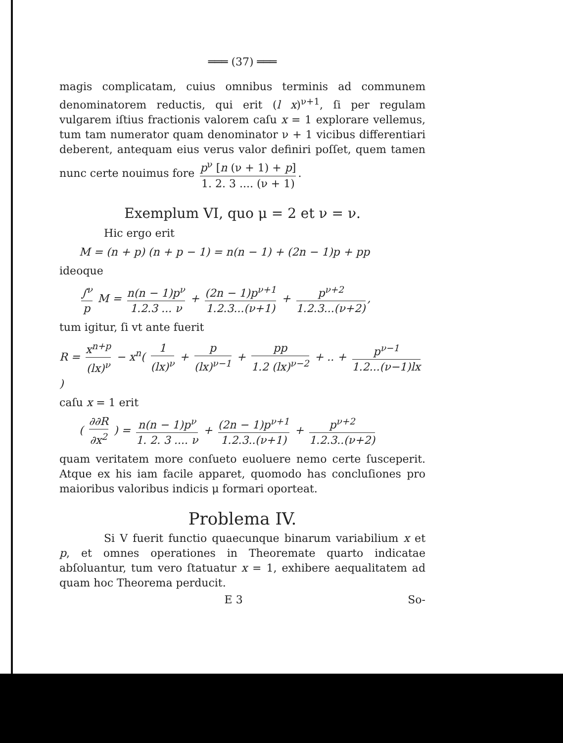═══ (37) ═══
magis complicatam, cuius omnibus terminis ad communem denominatorem reductis, qui erit (l x)<sup>ν+1</sup>, ſi per regulam vulgarem iſtius fractionis valorem caſu x = 1 explorare vellemus, tum tam numerator quam denominator ν + 1 vicibus differentiari deberent, antequam eius verus valor definiri poſſet, quem tamen nunc certe nouimus fore p<sup>ν</sup> [n (ν + 1) + p] 1. 2. 3 .... (ν + 1).
Exemplum VI, quo μ = 2 et ν = ν.
Hic ergo erit
M = (n + p) (n + p − 1) = n(n − 1) + (2n − 1)p + pp
ideoque
∫<sup>ν</sup> p M = n(n − 1)p<sup>ν</sup> 1.2.3 ... ν + (2n − 1)p<sup>ν+1</sup> 1.2.3...(ν+1) + p<sup>ν+2</sup> 1.2.3...(ν+2),
tum igitur, ſi vt ante fuerit
R = x<sup>n+p</sup> (lx)<sup>ν</sup> − x<sup>n</sup>( 1 (lx)<sup>ν</sup> + p (lx)<sup>ν−1</sup> + pp 1.2 (lx)<sup>ν−2</sup> + .. + p<sup>ν−1</sup> 1.2...(ν−1)lx )
caſu x = 1 erit
( ∂∂R ∂x<sup>2</sup> ) = n(n − 1)p<sup>ν</sup> 1. 2. 3 .... ν + (2n − 1)p<sup>ν+1</sup> 1.2.3..(ν+1) + p<sup>ν+2</sup> 1.2.3..(ν+2)
quam veritatem more conſueto euoluere nemo certe ſusceperit. Atque ex his iam facile apparet, quomodo has concluſiones pro maioribus valoribus indicis μ formari oporteat.
Problema IV.
Si V fuerit functio quaecunque binarum variabilium x et p, et omnes operationes in Theoremate quarto indicatae abſoluantur, tum vero ſtatuatur x = 1, exhibere aequalitatem ad quam hoc Theorema perducit.
E 3 So-